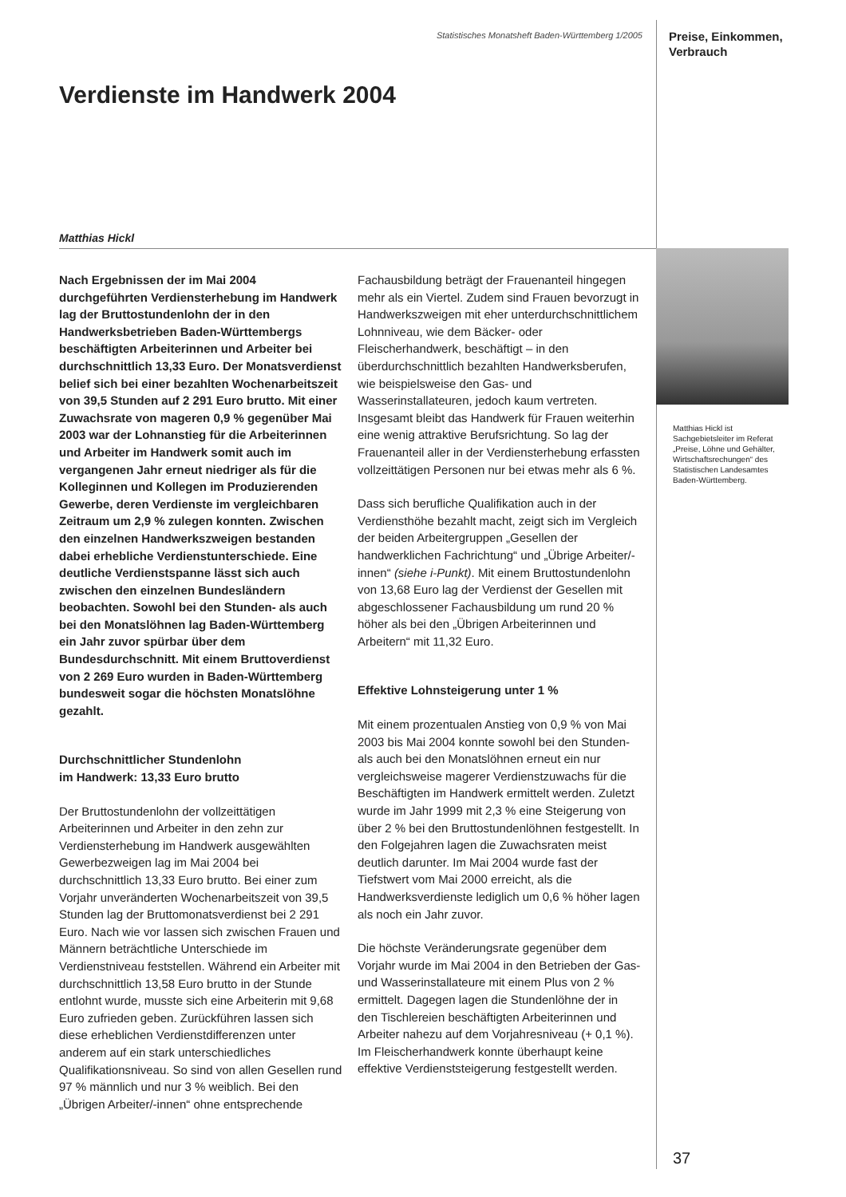Statistisches Monatsheft Baden-Württemberg 1/2005
Preise, Einkommen,
Verbrauch
Verdienste im Handwerk 2004
Matthias Hickl
Nach Ergebnissen der im Mai 2004 durchgeführten Verdiensterhebung im Handwerk lag der Bruttostundenlohn der in den Handwerksbetrieben Baden-Württembergs beschäftigten Arbeiterinnen und Arbeiter bei durchschnittlich 13,33 Euro. Der Monatsverdienst belief sich bei einer bezahlten Wochenarbeitszeit von 39,5 Stunden auf 2 291 Euro brutto. Mit einer Zuwachsrate von mageren 0,9 % gegenüber Mai 2003 war der Lohnanstieg für die Arbeiterinnen und Arbeiter im Handwerk somit auch im vergangenen Jahr erneut niedriger als für die Kolleginnen und Kollegen im Produzierenden Gewerbe, deren Verdienste im vergleichbaren Zeitraum um 2,9 % zulegen konnten. Zwischen den einzelnen Handwerkszweigen bestanden dabei erhebliche Verdienstunterschiede. Eine deutliche Verdienstspanne lässt sich auch zwischen den einzelnen Bundesländern beobachten. Sowohl bei den Stunden- als auch bei den Monatslöhnen lag Baden-Württemberg ein Jahr zuvor spürbar über dem Bundesdurchschnitt. Mit einem Bruttoverdienst von 2 269 Euro wurden in Baden-Württemberg bundesweit sogar die höchsten Monatslöhne gezahlt.
Durchschnittlicher Stundenlohn
im Handwerk: 13,33 Euro brutto
Der Bruttostundenlohn der vollzeittätigen Arbeiterinnen und Arbeiter in den zehn zur Verdiensterhebung im Handwerk ausgewählten Gewerbezweigen lag im Mai 2004 bei durchschnittlich 13,33 Euro brutto. Bei einer zum Vorjahr unveränderten Wochenarbeitszeit von 39,5 Stunden lag der Bruttomonatsverdienst bei 2 291 Euro. Nach wie vor lassen sich zwischen Frauen und Männern beträchtliche Unterschiede im Verdienstniveau feststellen. Während ein Arbeiter mit durchschnittlich 13,58 Euro brutto in der Stunde entlohnt wurde, musste sich eine Arbeiterin mit 9,68 Euro zufrieden geben. Zurückführen lassen sich diese erheblichen Verdienstdifferenzen unter anderem auf ein stark unterschiedliches Qualifikationsniveau. So sind von allen Gesellen rund 97 % männlich und nur 3 % weiblich. Bei den „Übrigen Arbeiter/-innen“ ohne entsprechende
Fachausbildung beträgt der Frauenanteil hingegen mehr als ein Viertel. Zudem sind Frauen bevorzugt in Handwerkszweigen mit eher unterdurchschnittlichem Lohnniveau, wie dem Bäcker- oder Fleischerhandwerk, beschäftigt – in den überdurchschnittlich bezahlten Handwerksberufen, wie beispielsweise den Gas- und Wasserinstallateuren, jedoch kaum vertreten. Insgesamt bleibt das Handwerk für Frauen weiterhin eine wenig attraktive Berufsrichtung. So lag der Frauenanteil aller in der Verdiensterhebung erfassten vollzeittätigen Personen nur bei etwas mehr als 6 %.
Dass sich berufliche Qualifikation auch in der Verdiensthöhe bezahlt macht, zeigt sich im Vergleich der beiden Arbeitergruppen „Gesellen der handwerklichen Fachrichtung“ und „Übrige Arbeiter/-innen“ (siehe i-Punkt). Mit einem Bruttostundenlohn von 13,68 Euro lag der Verdienst der Gesellen mit abgeschlossener Fachausbildung um rund 20 % höher als bei den „Übrigen Arbeiterinnen und Arbeitern“ mit 11,32 Euro.
Effektive Lohnsteigerung unter 1 %
Mit einem prozentualen Anstieg von 0,9 % von Mai 2003 bis Mai 2004 konnte sowohl bei den Stunden- als auch bei den Monatslöhnen erneut ein nur vergleichsweise magerer Verdienstzuwachs für die Beschäftigten im Handwerk ermittelt werden. Zuletzt wurde im Jahr 1999 mit 2,3 % eine Steigerung von über 2 % bei den Bruttostundenlöhnen festgestellt. In den Folgejahren lagen die Zuwachsraten meist deutlich darunter. Im Mai 2004 wurde fast der Tiefstwert vom Mai 2000 erreicht, als die Handwerksverdienste lediglich um 0,6 % höher lagen als noch ein Jahr zuvor.
Die höchste Veränderungsrate gegenüber dem Vorjahr wurde im Mai 2004 in den Betrieben der Gas- und Wasserinstallateure mit einem Plus von 2 % ermittelt. Dagegen lagen die Stundenlöhne der in den Tischlereien beschäftigten Arbeiterinnen und Arbeiter nahezu auf dem Vorjahresniveau (+ 0,1 %). Im Fleischerhandwerk konnte überhaupt keine effektive Verdienststeigerung festgestellt werden.
Matthias Hickl ist Sachgebietsleiter im Referat „Preise, Löhne und Gehälter, Wirtschaftsrechungen“ des Statistischen Landesamtes Baden-Württemberg.
37